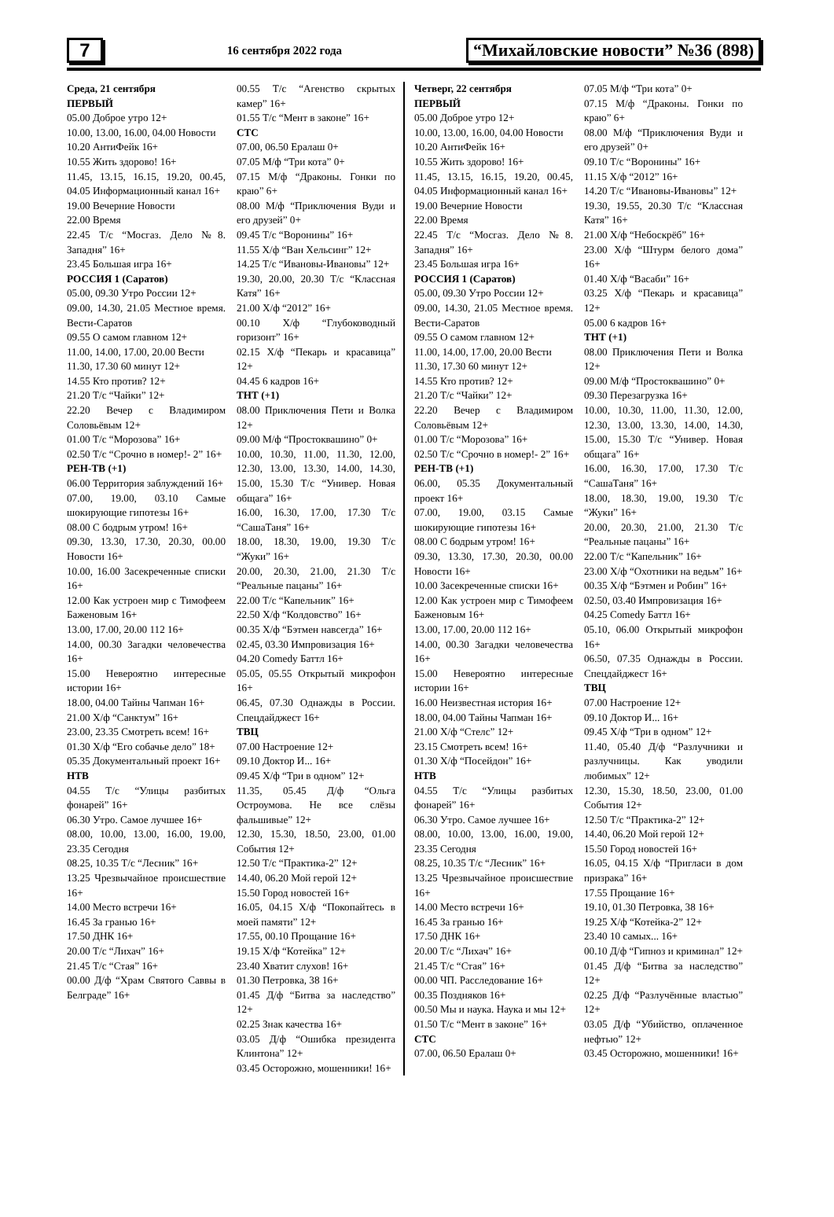7
16 сентября 2022 года
“Михайловские новости” №36 (898)
Среда, 21 сентября
ПЕРВЫЙ
05.00 Доброе утро 12+
10.00, 13.00, 16.00, 04.00 Новости
10.20 АнтиФейк 16+
10.55 Жить здорово! 16+
11.45, 13.15, 16.15, 19.20, 00.45, 04.05 Информационный канал 16+
19.00 Вечерние Новости
22.00 Время
22.45 Т/с “Мосгаз. Дело №8. Западня” 16+
23.45 Большая игра 16+
РОССИЯ 1 (Саратов)
05.00, 09.30 Утро России 12+
09.00, 14.30, 21.05 Местное время. Вести-Саратов
09.55 О самом главном 12+
11.00, 14.00, 17.00, 20.00 Вести
11.30, 17.30 60 минут 12+
14.55 Кто против? 12+
21.20 Т/с “Чайки” 12+
22.20 Вечер с Владимиром Соловьёвым 12+
01.00 Т/с “Морозова” 16+
02.50 Т/с “Срочно в номер!- 2” 16+
РЕН-ТВ (+1)
06.00 Территория заблуждений 16+
07.00, 19.00, 03.10 Самые шокирующие гипотезы 16+
08.00 С бодрым утром! 16+
09.30, 13.30, 17.30, 20.30, 00.00 Новости 16+
10.00, 16.00 Засекреченные списки 16+
12.00 Как устроен мир с Тимофеем Баженовым 16+
13.00, 17.00, 20.00 112 16+
14.00, 00.30 Загадки человечества 16+
15.00 Невероятно интересные истории 16+
18.00, 04.00 Тайны Чапман 16+
21.00 Х/ф “Санктум” 16+
23.00, 23.35 Смотреть всем! 16+
01.30 Х/ф “Его собачье дело” 18+
05.35 Документальный проект 16+
НТВ
04.55 Т/с “Улицы разбитых фонарей” 16+
06.30 Утро. Самое лучшее 16+
08.00, 10.00, 13.00, 16.00, 19.00, 23.35 Сегодня
08.25, 10.35 Т/с “Лесник” 16+
13.25 Чрезвычайное происшествие 16+
14.00 Место встречи 16+
16.45 За гранью 16+
17.50 ДНК 16+
20.00 Т/с “Лихач” 16+
21.45 Т/с “Стая” 16+
00.00 Д/ф “Храм Святого Саввы в Белграде” 16+
00.55 Т/с “Агенство скрытых камер” 16+
01.55 Т/с “Мент в законе” 16+
СТС
07.00, 06.50 Ералаш 0+
07.05 М/ф “Три кота” 0+
07.15 М/ф “Драконы. Гонки по краю” 6+
08.00 М/ф “Приключения Вуди и его друзей” 0+
09.45 Т/с “Воронины” 16+
11.55 Х/ф “Ван Хельсинг” 12+
14.25 Т/с “Ивановы-Ивановы” 12+
19.30, 20.00, 20.30 Т/с “Классная Катя” 16+
21.00 Х/ф “2012” 16+
00.10 Х/ф “Глубоководный горизонт” 16+
02.15 Х/ф “Пекарь и красавица” 12+
04.45 6 кадров 16+
ТНТ (+1)
08.00 Приключения Пети и Волка 12+
09.00 М/ф “Простоквашино” 0+
10.00, 10.30, 11.00, 11.30, 12.00, 12.30, 13.00, 13.30, 14.00, 14.30, 15.00, 15.30 Т/с “Универ. Новая общага” 16+
16.00, 16.30, 17.00, 17.30 Т/с “СашаТаня” 16+
18.00, 18.30, 19.00, 19.30 Т/с “Жуки” 16+
20.00, 20.30, 21.00, 21.30 Т/с “Реальные пацаны” 16+
22.00 Т/с “Капельник” 16+
22.50 Х/ф “Колдовство” 16+
00.35 Х/ф “Бэтмен навсегда” 16+
02.45, 03.30 Импровизация 16+
04.20 Comedy Баттл 16+
05.05, 05.55 Открытый микрофон 16+
06.45, 07.30 Однажды в России. Спецдайджест 16+
ТВЦ
07.00 Настроение 12+
09.10 Доктор И... 16+
09.45 Х/ф “Три в одном” 12+
11.35, 05.45 Д/ф “Ольга Остроумова. Не все слёзы фальшивые” 12+
12.30, 15.30, 18.50, 23.00, 01.00 События 12+
12.50 Т/с “Практика-2” 12+
14.40, 06.20 Мой герой 12+
15.50 Город новостей 16+
16.05, 04.15 Х/ф “Покопайтесь в моей памяти” 12+
17.55, 00.10 Прощание 16+
19.15 Х/ф “Котейка” 12+
23.40 Хватит слухов! 16+
01.30 Петровка, 38 16+
01.45 Д/ф “Битва за наследство” 12+
02.25 Знак качества 16+
03.05 Д/ф “Ошибка президента Клинтона” 12+
03.45 Осторожно, мошенники! 16+
Четверг, 22 сентября
ПЕРВЫЙ
05.00 Доброе утро 12+
10.00, 13.00, 16.00, 04.00 Новости
10.20 АнтиФейк 16+
10.55 Жить здорово! 16+
11.45, 13.15, 16.15, 19.20, 00.45, 04.05 Информационный канал 16+
19.00 Вечерние Новости
22.00 Время
22.45 Т/с “Мосгаз. Дело №8. Западня” 16+
23.45 Большая игра 16+
РОССИЯ 1 (Саратов)
05.00, 09.30 Утро России 12+
09.00, 14.30, 21.05 Местное время. Вести-Саратов
09.55 О самом главном 12+
11.00, 14.00, 17.00, 20.00 Вести
11.30, 17.30 60 минут 12+
14.55 Кто против? 12+
21.20 Т/с “Чайки” 12+
22.20 Вечер с Владимиром Соловьёвым 12+
01.00 Т/с “Морозова” 16+
02.50 Т/с “Срочно в номер!- 2” 16+
РЕН-ТВ (+1)
06.00, 05.35 Документальный проект 16+
07.00, 19.00, 03.15 Самые шокирующие гипотезы 16+
08.00 С бодрым утром! 16+
09.30, 13.30, 17.30, 20.30, 00.00 Новости 16+
10.00 Засекреченные списки 16+
12.00 Как устроен мир с Тимофеем Баженовым 16+
13.00, 17.00, 20.00 112 16+
14.00, 00.30 Загадки человечества 16+
15.00 Невероятно интересные истории 16+
16.00 Неизвестная история 16+
18.00, 04.00 Тайны Чапман 16+
21.00 Х/ф “Стелс” 12+
23.15 Смотреть всем! 16+
01.30 Х/ф “Посейдон” 16+
НТВ
04.55 Т/с “Улицы разбитых фонарей” 16+
06.30 Утро. Самое лучшее 16+
08.00, 10.00, 13.00, 16.00, 19.00, 23.35 Сегодня
08.25, 10.35 Т/с “Лесник” 16+
13.25 Чрезвычайное происшествие 16+
14.00 Место встречи 16+
16.45 За гранью 16+
17.50 ДНК 16+
20.00 Т/с “Лихач” 16+
21.45 Т/с “Стая” 16+
00.00 ЧП. Расследование 16+
00.35 Поздняков 16+
00.50 Мы и наука. Наука и мы 12+
01.50 Т/с “Мент в законе” 16+
СТС
07.00, 06.50 Ералаш 0+
07.05 М/ф “Три кота” 0+
07.15 М/ф “Драконы. Гонки по краю” 6+
08.00 М/ф “Приключения Вуди и его друзей” 0+
09.10 Т/с “Воронины” 16+
11.15 Х/ф “2012” 16+
14.20 Т/с “Ивановы-Ивановы” 12+
19.30, 19.55, 20.30 Т/с “Классная Катя” 16+
21.00 Х/ф “Небоскрёб” 16+
23.00 Х/ф “Штурм белого дома” 16+
01.40 Х/ф “Васаби” 16+
03.25 Х/ф “Пекарь и красавица” 12+
05.00 6 кадров 16+
ТНТ (+1)
08.00 Приключения Пети и Волка 12+
09.00 М/ф “Простоквашино” 0+
09.30 Перезагрузка 16+
10.00, 10.30, 11.00, 11.30, 12.00, 12.30, 13.00, 13.30, 14.00, 14.30, 15.00, 15.30 Т/с “Универ. Новая общага” 16+
16.00, 16.30, 17.00, 17.30 Т/с “СашаТаня” 16+
18.00, 18.30, 19.00, 19.30 Т/с “Жуки” 16+
20.00, 20.30, 21.00, 21.30 Т/с “Реальные пацаны” 16+
22.00 Т/с “Капельник” 16+
23.00 Х/ф “Охотники на ведьм” 16+
00.35 Х/ф “Бэтмен и Робин” 16+
02.50, 03.40 Импровизация 16+
04.25 Comedy Баттл 16+
05.10, 06.00 Открытый микрофон 16+
06.50, 07.35 Однажды в России. Спецдайджест 16+
ТВЦ
07.00 Настроение 12+
09.10 Доктор И... 16+
09.45 Х/ф “Три в одном” 12+
11.40, 05.40 Д/ф “Разлучники и разлучницы. Как уводили любимых” 12+
12.30, 15.30, 18.50, 23.00, 01.00 События 12+
12.50 Т/с “Практика-2” 12+
14.40, 06.20 Мой герой 12+
15.50 Город новостей 16+
16.05, 04.15 Х/ф “Пригласи в дом призрака” 16+
17.55 Прощание 16+
19.10, 01.30 Петровка, 38 16+
19.25 Х/ф “Котейка-2” 12+
23.40 10 самых... 16+
00.10 Д/ф “Гипноз и криминал” 12+
01.45 Д/ф “Битва за наследство” 12+
02.25 Д/ф “Разлучённые властью” 12+
03.05 Д/ф “Убийство, оплаченное нефтью” 12+
03.45 Осторожно, мошенники! 16+